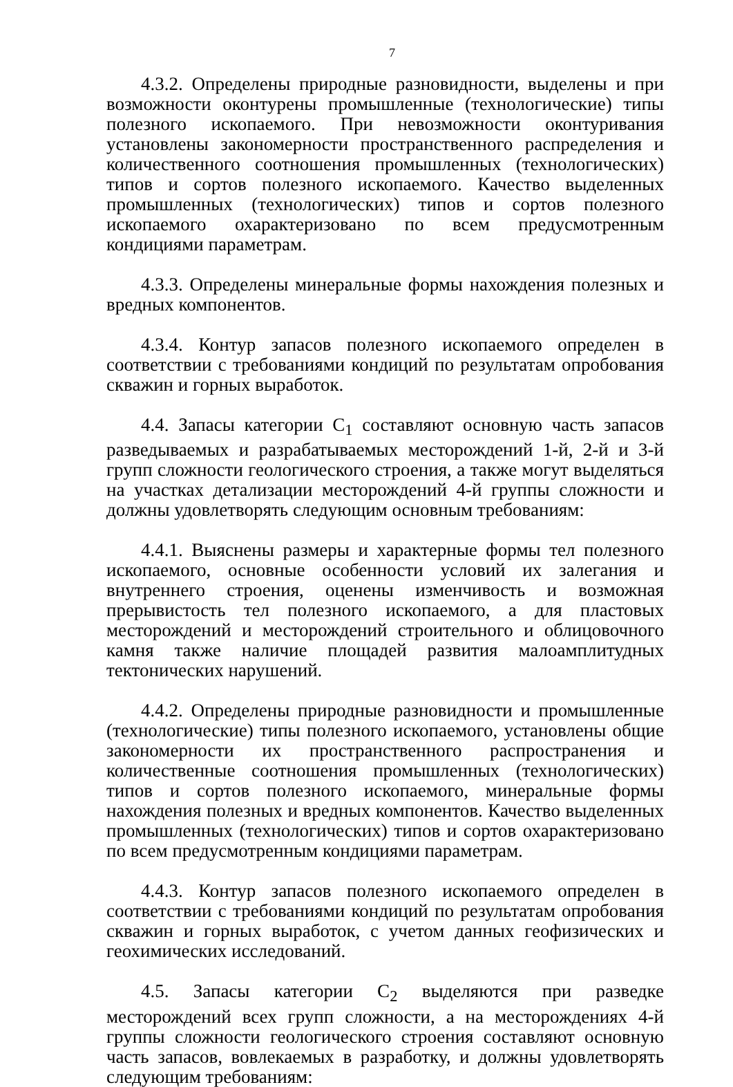7
4.3.2. Определены природные разновидности, выделены и при возможности оконтурены промышленные (технологические) типы полезного ископаемого. При невозможности оконтуривания установлены закономерности пространственного распределения и количественного соотношения промышленных (технологических) типов и сортов полезного ископаемого. Качество выделенных промышленных (технологических) типов и сортов полезного ископаемого охарактеризовано по всем предусмотренным кондициями параметрам.
4.3.3. Определены минеральные формы нахождения полезных и вредных компонентов.
4.3.4. Контур запасов полезного ископаемого определен в соответствии с требованиями кондиций по результатам опробования скважин и горных выработок.
4.4. Запасы категории C<sub>1</sub> составляют основную часть запасов разведываемых и разрабатываемых месторождений 1-й, 2-й и 3-й групп сложности геологического строения, а также могут выделяться на участках детализации месторождений 4-й группы сложности и должны удовлетворять следующим основным требованиям:
4.4.1. Выяснены размеры и характерные формы тел полезного ископаемого, основные особенности условий их залегания и внутреннего строения, оценены изменчивость и возможная прерывистость тел полезного ископаемого, а для пластовых месторождений и месторождений строительного и облицовочного камня также наличие площадей развития малоамплитудных тектонических нарушений.
4.4.2. Определены природные разновидности и промышленные (технологические) типы полезного ископаемого, установлены общие закономерности их пространственного распространения и количественные соотношения промышленных (технологических) типов и сортов полезного ископаемого, минеральные формы нахождения полезных и вредных компонентов. Качество выделенных промышленных (технологических) типов и сортов охарактеризовано по всем предусмотренным кондициями параметрам.
4.4.3. Контур запасов полезного ископаемого определен в соответствии с требованиями кондиций по результатам опробования скважин и горных выработок, с учетом данных геофизических и геохимических исследований.
4.5. Запасы категории C<sub>2</sub> выделяются при разведке месторождений всех групп сложности, а на месторождениях 4-й группы сложности геологического строения составляют основную часть запасов, вовлекаемых в разработку, и должны удовлетворять следующим требованиям: